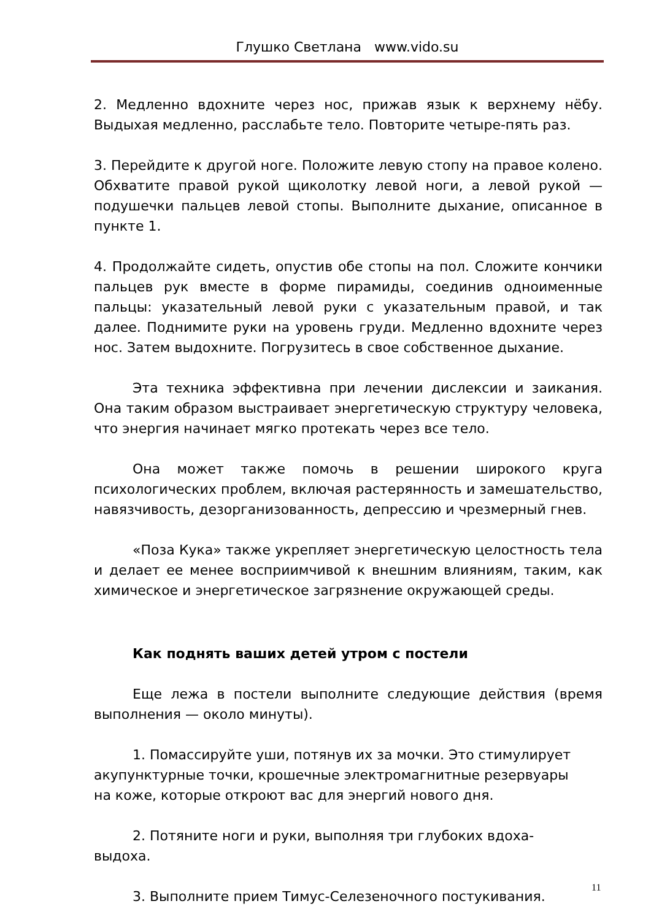Глушко Светлана www.vido.su
2. Медленно вдохните через нос, прижав язык к верхнему нёбу. Выдыхая медленно, расслабьте тело. Повторите четыре-пять раз.
3. Перейдите к другой ноге. Положите левую стопу на правое колено. Обхватите правой рукой щиколотку левой ноги, а левой рукой — подушечки пальцев левой стопы. Выполните дыхание, описанное в пункте 1.
4. Продолжайте сидеть, опустив обе стопы на пол. Сложите кончики пальцев рук вместе в форме пирамиды, соединив одноименные пальцы: указательный левой руки с указательным правой, и так далее. Поднимите руки на уровень груди. Медленно вдохните через нос. Затем выдохните. Погрузитесь в свое собственное дыхание.
Эта техника эффективна при лечении дислексии и заикания. Она таким образом выстраивает энергетическую структуру человека, что энергия начинает мягко протекать через все тело.
Она может также помочь в решении широкого круга психологических проблем, включая растерянность и замешательство, навязчивость, дезорганизованность, депрессию и чрезмерный гнев.
«Поза Кука» также укрепляет энергетическую целостность тела и делает ее менее восприимчивой к внешним влияниям, таким, как химическое и энергетическое загрязнение окружающей среды.
Как поднять ваших детей утром с постели
Еще лежа в постели выполните следующие действия (время выполнения — около минуты).
1. Помассируйте уши, потянув их за мочки. Это стимулирует акупунктурные точки, крошечные электромагнитные резервуары на коже, которые откроют вас для энергий нового дня.
2. Потяните ноги и руки, выполняя три глубоких вдоха-выдоха.
3. Выполните прием Тимус-Селезеночного постукивания.
11